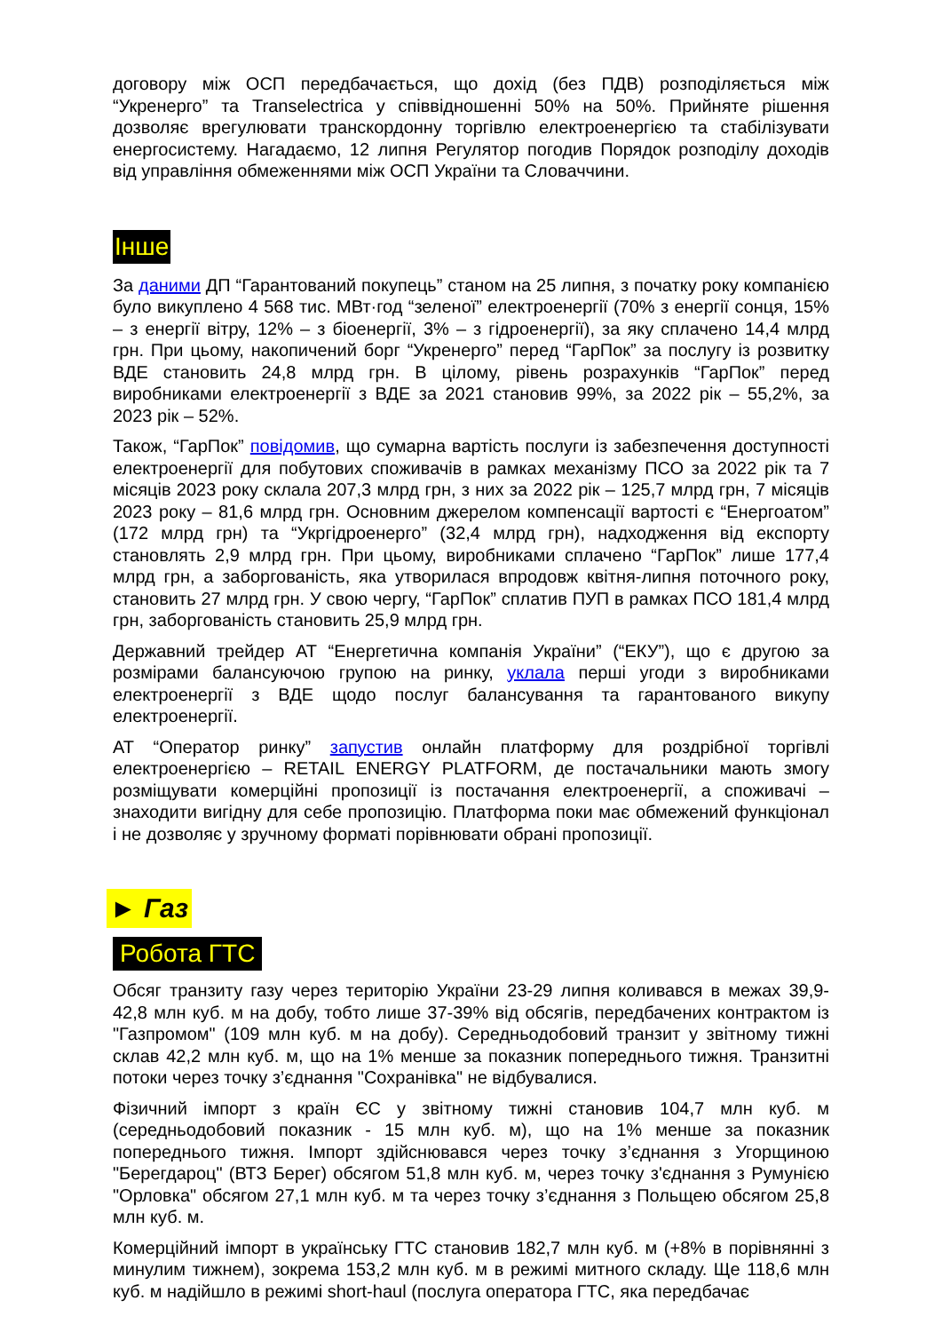договору між ОСП передбачається, що дохід (без ПДВ) розподіляється між “Укренерго” та Transelectrica у співвідношенні 50% на 50%. Прийняте рішення дозволяє врегулювати транскордонну торгівлю електроенергією та стабілізувати енергосистему. Нагадаємо, 12 липня Регулятор погодив Порядок розподілу доходів від управління обмеженнями між ОСП України та Словаччини.
Інше
За даними ДП “Гарантований покупець” станом на 25 липня, з початку року компанією було викуплено 4 568 тис. МВт·год “зеленої” електроенергії (70% з енергії сонця, 15% – з енергії вітру, 12% – з біоенергії, 3% – з гідроенергії), за яку сплачено 14,4 млрд грн. При цьому, накопичений борг “Укренерго” перед “ГарПок” за послугу із розвитку ВДЕ становить 24,8 млрд грн. В цілому, рівень розрахунків “ГарПок” перед виробниками електроенергії з ВДЕ за 2021 становив 99%, за 2022 рік – 55,2%, за 2023 рік – 52%.
Також, “ГарПок” повідомив, що сумарна вартість послуги із забезпечення доступності електроенергії для побутових споживачів в рамках механізму ПСО за 2022 рік та 7 місяців 2023 року склала 207,3 млрд грн, з них за 2022 рік – 125,7 млрд грн, 7 місяців 2023 року – 81,6 млрд грн. Основним джерелом компенсації вартості є “Енергоатом” (172 млрд грн) та “Укргідроенерго” (32,4 млрд грн), надходження від експорту становлять 2,9 млрд грн. При цьому, виробниками сплачено “ГарПок” лише 177,4 млрд грн, а заборгованість, яка утворилася впродовж квітня-липня поточного року, становить 27 млрд грн. У свою чергу, “ГарПок” сплатив ПУП в рамках ПСО 181,4 млрд грн, заборгованість становить 25,9 млрд грн.
Державний трейдер АТ “Енергетична компанія України” (“ЕКУ”), що є другою за розмірами балансуючою групою на ринку, уклала перші угоди з виробниками електроенергії з ВДЕ щодо послуг балансування та гарантованого викупу електроенергії.
АТ “Оператор ринку” запустив онлайн платформу для роздрібної торгівлі електроенергією – RETAIL ENERGY PLATFORM, де постачальники мають змогу розміщувати комерційні пропозиції із постачання електроенергії, а споживачі – знаходити вигідну для себе пропозицію. Платформа поки має обмежений функціонал і не дозволяє у зручному форматі порівнювати обрані пропозиції.
► Газ
Робота ГТС
Обсяг транзиту газу через територію України 23-29 липня коливався в межах 39,9-42,8 млн куб. м на добу, тобто лише 37-39% від обсягів, передбачених контрактом із "Газпромом" (109 млн куб. м на добу). Середньодобовий транзит у звітному тижні склав 42,2 млн куб. м, що на 1% менше за показник попереднього тижня. Транзитні потоки через точку з’єднання "Сохранівка" не відбувалися.
Фізичний імпорт з країн ЄС у звітному тижні становив 104,7 млн куб. м (середньодобовий показник - 15 млн куб. м), що на 1% менше за показник попереднього тижня. Імпорт здійснювався через точку з’єднання з Угорщиною "Берегдароц" (ВТЗ Берег) обсягом 51,8 млн куб. м, через точку з'єднання з Румунією "Орловка" обсягом 27,1 млн куб. м та через точку з’єднання з Польщею обсягом 25,8 млн куб. м.
Комерційний імпорт в українську ГТС становив 182,7 млн куб. м (+8% в порівнянні з минулим тижнем), зокрема 153,2 млн куб. м в режимі митного складу. Ще 118,6 млн куб. м надійшло в режимі short-haul (послуга оператора ГТС, яка передбачає